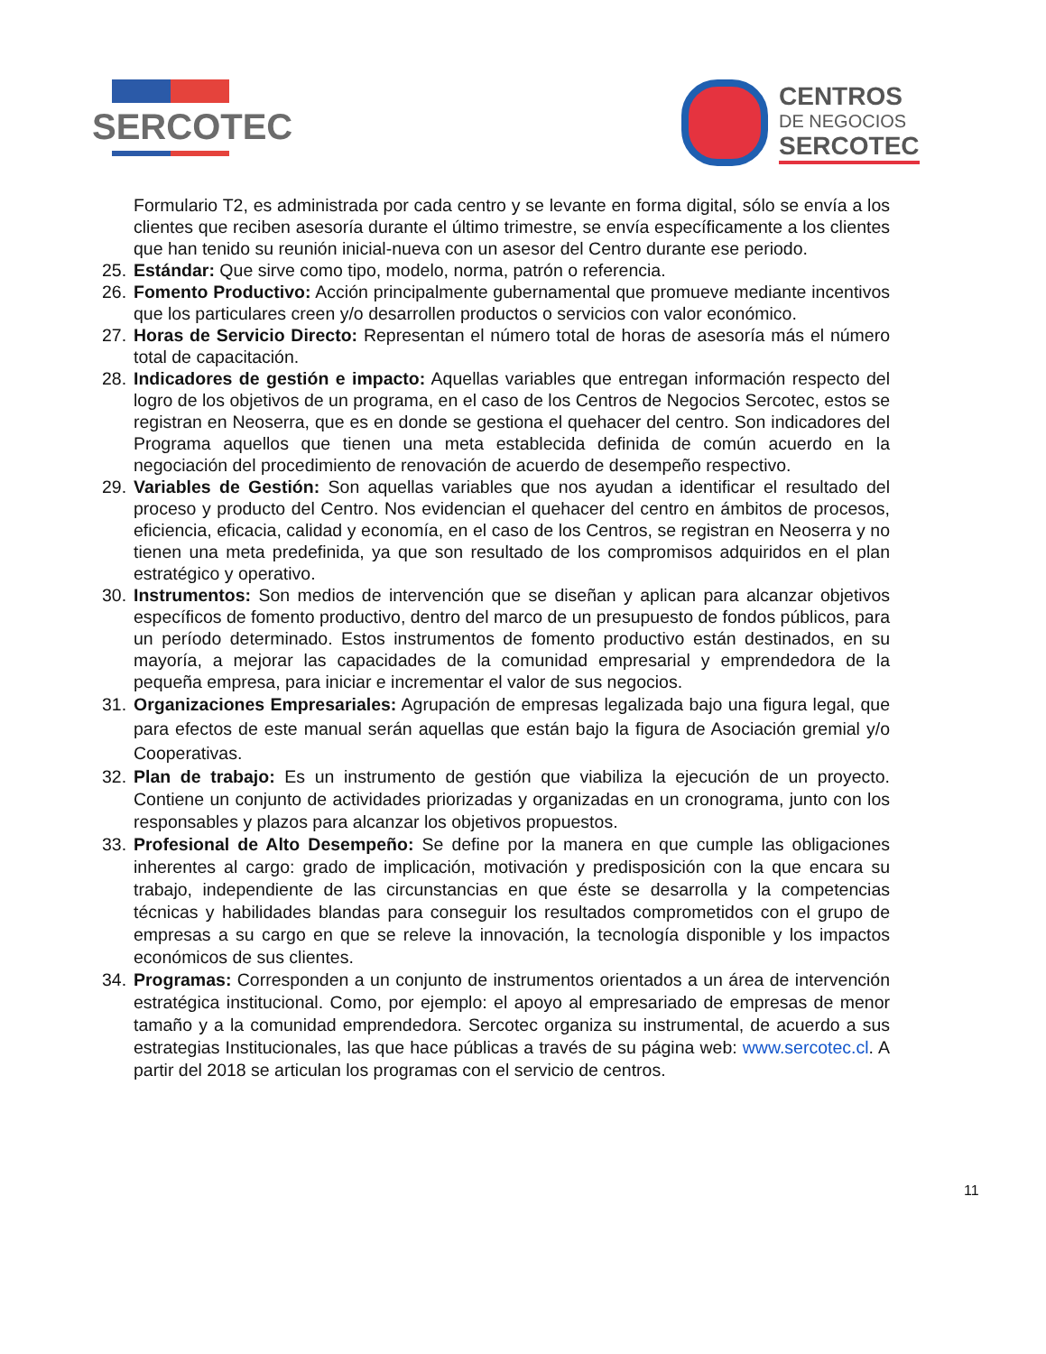SERCOTEC
CENTROS
DE NEGOCIOS
SERCOTEC
Formulario T2, es administrada por cada centro y se levante en forma digital, sólo se envía a los clientes que reciben asesoría durante el último trimestre, se envía específicamente a los clientes que han tenido su reunión inicial-nueva con un asesor del Centro durante ese periodo.
25.
Estándar: Que sirve como tipo, modelo, norma, patrón o referencia.
26.
Fomento Productivo: Acción principalmente gubernamental que promueve mediante incentivos que los particulares creen y/o desarrollen productos o servicios con valor económico.
27.
Horas de Servicio Directo: Representan el número total de horas de asesoría más el número total de capacitación.
28.
Indicadores de gestión e impacto: Aquellas variables que entregan información respecto del logro de los objetivos de un programa, en el caso de los Centros de Negocios Sercotec, estos se registran en Neoserra, que es en donde se gestiona el quehacer del centro. Son indicadores del Programa aquellos que tienen una meta establecida definida de común acuerdo en la negociación del procedimiento de renovación de acuerdo de desempeño respectivo.
29.
Variables de Gestión: Son aquellas variables que nos ayudan a identificar el resultado del proceso y producto del Centro. Nos evidencian el quehacer del centro en ámbitos de procesos, eficiencia, eficacia, calidad y economía, en el caso de los Centros, se registran en Neoserra y no tienen una meta predefinida, ya que son resultado de los compromisos adquiridos en el plan estratégico y operativo.
30.
Instrumentos: Son medios de intervención que se diseñan y aplican para alcanzar objetivos específicos de fomento productivo, dentro del marco de un presupuesto de fondos públicos, para un período determinado. Estos instrumentos de fomento productivo están destinados, en su mayoría, a mejorar las capacidades de la comunidad empresarial y emprendedora de la pequeña empresa, para iniciar e incrementar el valor de sus negocios.
31.
Organizaciones Empresariales: Agrupación de empresas legalizada bajo una figura legal, que para efectos de este manual serán aquellas que están bajo la figura de Asociación gremial y/o Cooperativas.
32.
Plan de trabajo: Es un instrumento de gestión que viabiliza la ejecución de un proyecto. Contiene un conjunto de actividades priorizadas y organizadas en un cronograma, junto con los responsables y plazos para alcanzar los objetivos propuestos.
33.
Profesional de Alto Desempeño: Se define por la manera en que cumple las obligaciones inherentes al cargo: grado de implicación, motivación y predisposición con la que encara su trabajo, independiente de las circunstancias en que éste se desarrolla y la competencias técnicas y habilidades blandas para conseguir los resultados comprometidos con el grupo de empresas a su cargo en que se releve la innovación, la tecnología disponible y los impactos económicos de sus clientes.
34.
Programas: Corresponden a un conjunto de instrumentos orientados a un área de intervención estratégica institucional. Como, por ejemplo: el apoyo al empresariado de empresas de menor tamaño y a la comunidad emprendedora. Sercotec organiza su instrumental, de acuerdo a sus estrategias Institucionales, las que hace públicas a través de su página web: www.sercotec.cl. A partir del 2018 se articulan los programas con el servicio de centros.
11